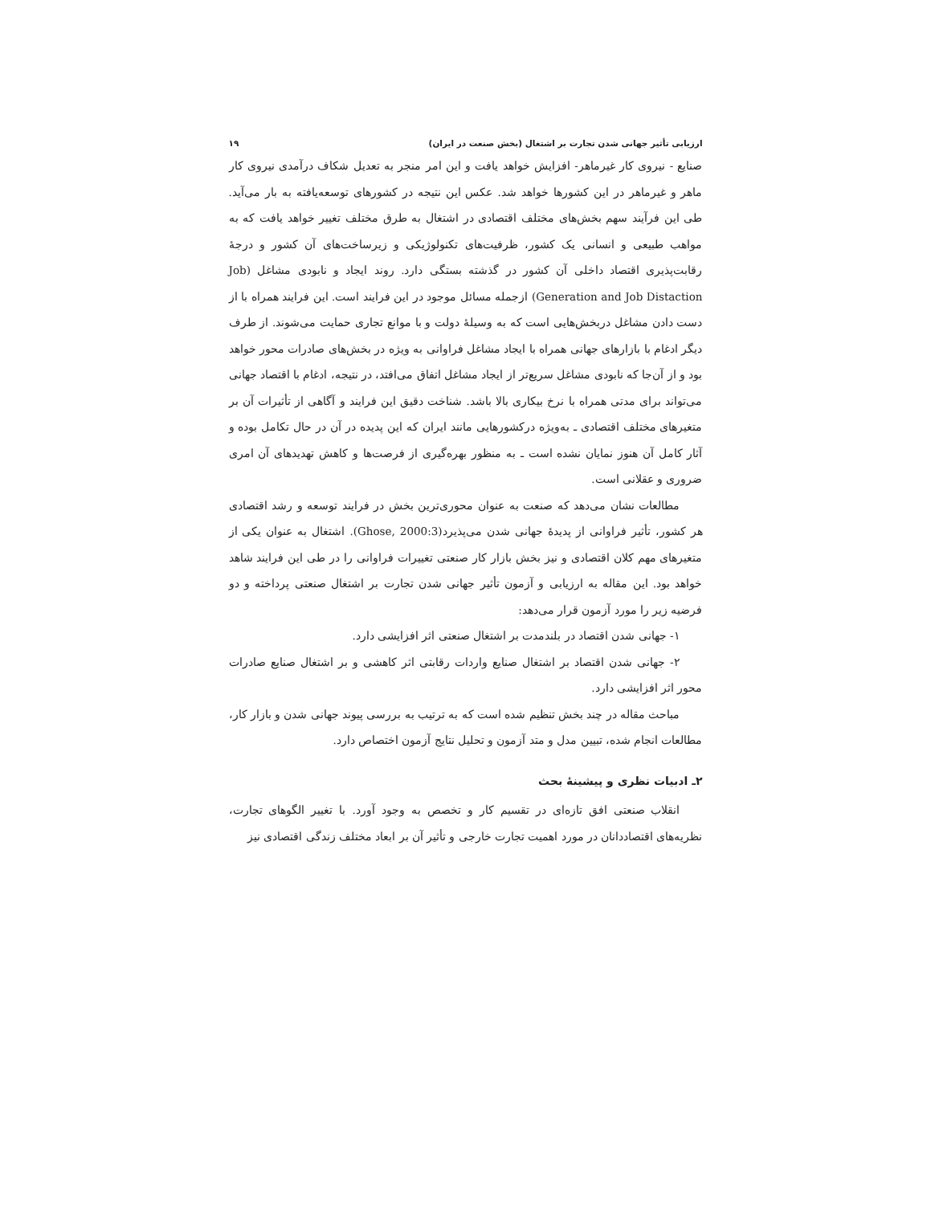ارزیابی تأثیر جهانی شدن تجارت بر اشتغال (بخش صنعت در ایران) ۱۹
صنایع - نیروی کار غیرماهر- افزایش خواهد یافت و این امر منجر به تعدیل شکاف درآمدی نیروی کار ماهر و غیرماهر در این کشورها خواهد شد. عکس این نتیجه در کشورهای توسعه‌یافته به بار می‌آید. طی این فرآیند سهم بخش‌های مختلف اقتصادی در اشتغال به طرق مختلف تغییر خواهد یافت که به مواهب طبیعی و انسانی یک کشور، ظرفیت‌های تکنولوژیکی و زیرساخت‌های آن کشور و درجهٔ رقابت‌پذیری اقتصاد داخلی آن کشور در گذشته بستگی دارد. روند ایجاد و نابودی مشاغل (Job Generation and Job Distaction) ازجمله مسائل موجود در این فرایند است. این فرایند همراه با از دست دادن مشاغل دربخش‌هایی است که به وسیلهٔ دولت و با موانع تجاری حمایت می‌شوند. از طرف دیگر ادغام با بازارهای جهانی همراه با ایجاد مشاغل فراوانی به ویژه در بخش‌های صادرات محور خواهد بود و از آن‌جا که نابودی مشاغل سریع‌تر از ایجاد مشاغل اتفاق می‌افتد، در نتیجه، ادغام با اقتصاد جهانی می‌تواند برای مدتی همراه با نرخ بیکاری بالا باشد. شناخت دقیق این فرایند و آگاهی از تأثیرات آن بر متغیرهای مختلف اقتصادی ـ به‌ویژه درکشورهایی مانند ایران که این پدیده در آن در حال تکامل بوده و آثار کامل آن هنوز نمایان نشده است ـ به منظور بهره‌گیری از فرصت‌ها و کاهش تهدیدهای آن امری ضروری و عقلانی است.
مطالعات نشان می‌دهد که صنعت به عنوان محوری‌ترین بخش در فرایند توسعه و رشد اقتصادی هر کشور، تأثیر فراوانی از پدیدهٔ جهانی شدن می‌پذیرد(Ghose, 2000:3). اشتغال به عنوان یکی از متغیرهای مهم کلان اقتصادی و نیز بخش بازار کار صنعتی تغییرات فراوانی را در طی این فرایند شاهد خواهد بود. این مقاله به ارزیابی و آزمون تأثیر جهانی شدن تجارت بر اشتغال صنعتی پرداخته و دو فرضیه زیر را مورد آزمون قرار می‌دهد:
۱- جهانی شدن اقتصاد در بلندمدت بر اشتغال صنعتی اثر افزایشی دارد.
۲- جهانی شدن اقتصاد بر اشتغال صنایع واردات رقابتی اثر کاهشی و بر اشتغال صنایع صادرات محور اثر افزایشی دارد.
مباحث مقاله در چند بخش تنظیم شده است که به ترتیب به بررسی پیوند جهانی شدن و بازار کار، مطالعات انجام شده، تبیین مدل و متد آزمون و تحلیل نتایج آزمون اختصاص دارد.
۲ـ ادبیات نظری و پیشینهٔ بحث
انقلاب صنعتی افق تازه‌ای در تقسیم کار و تخصص به وجود آورد. با تغییر الگوهای تجارت، نظریه‌های اقتصاددانان در مورد اهمیت تجارت خارجی و تأثیر آن بر ابعاد مختلف زندگی اقتصادی نیز